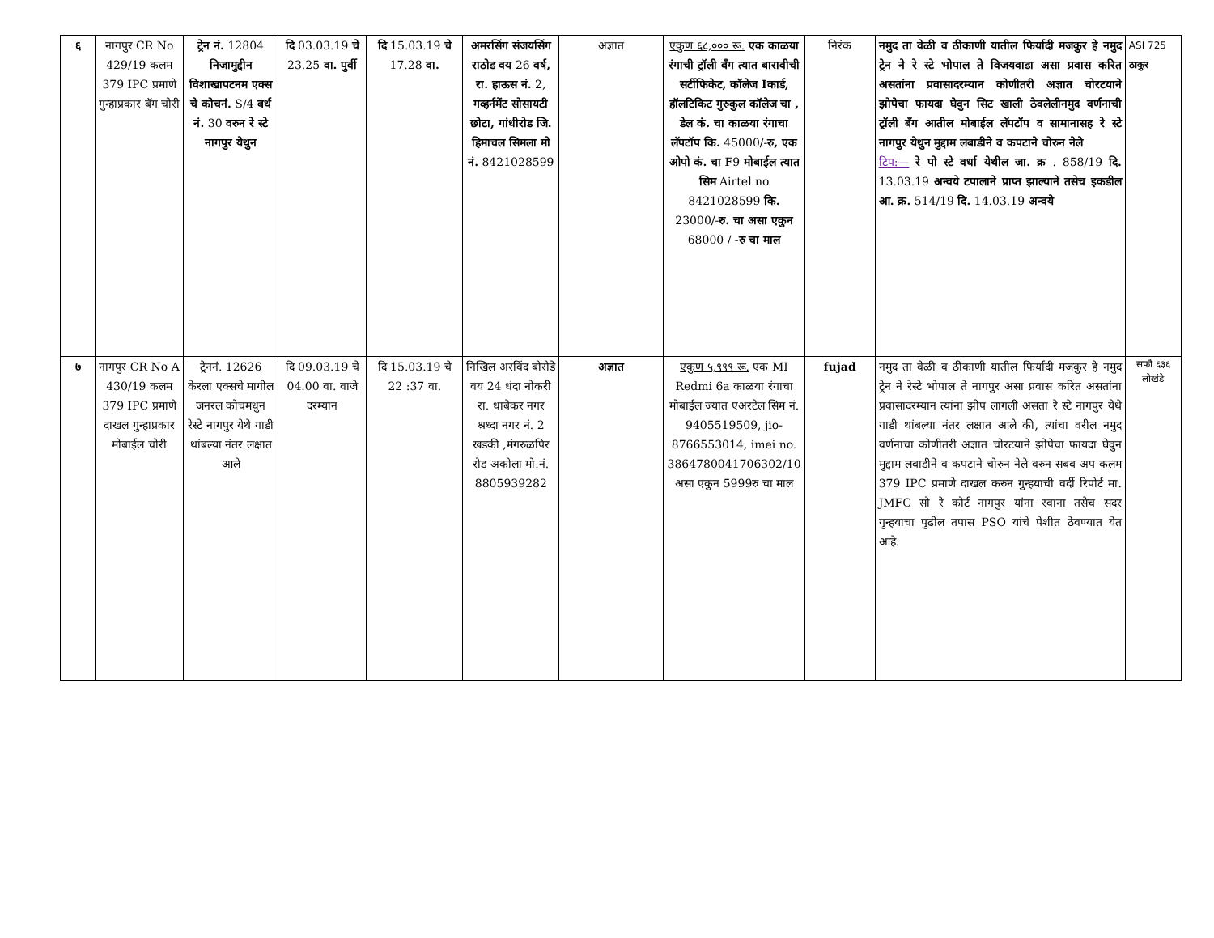| ६ | नागपुर CR No 429/19 कलम 379 IPC प्रमाणे गुन्हाप्रकार बॅग चोरी | ट्रेन नं. 12804 निजामुद्दीन विशाखापटनम एक्स चे कोचनं. S/4 बर्थ नं. 30 वरुन रे स्टे नागपुर येथुन | दि 03.03.19 चे 23.25 वा. पुर्वी | दि 15.03.19 चे 17.28 वा. | अमरसिंग संजयसिंग राठोड वय 26 वर्ष, रा. हाऊस नं. 2, गव्हर्नमेंट सोसायटी छोटा, गांधीरोड जि. हिमाचल सिमला मो नं. 8421028599 | अज्ञात | एकुण ६८,००० रू. एक काळया रंगाची ट्रॉली बॅंग त्यात बारावीची सर्टीफिकेट, कॉलेज Iकार्ड, हॉलटिकिट गुरुकुल कॉलेज चा , डेल कं. चा काळया रंगाचा लॅपटॉप कि. 45000/- रु, एक ओपो कं. चा F9 मोबाईल त्यात सिम Airtel no 8421028599 कि. 23000/- रु. चा असा एकुन 68000 / - रु चा माल | निरंक | नमुद ता वेळी व ठीकाणी यातील फिर्यादी मजकुर हे नमुद ट्रेन ने रे स्टे भोपाल ते विजयवाडा असा प्रवास करित असतांना प्रवासादरम्यान कोणीतरी अज्ञात चोरटयाने झोपेचा फायदा घेवुन सिट खाली ठेवलेलीनमुद वर्णनाची ट्रॉली बॅंग आतील मोबाईल लॅपटॉप व सामानासह रे स्टे नागपुर येथुन मुद्दाम लबाडीने व कपटाने चोरुन नेले टिप:— रे पो स्टे वर्धा येथील जा. क्र . 858/19 दि. 13.03.19 अन्वये टपालाने प्राप्त झाल्याने तसेच इकडील आ. क्र. 514/19 दि. 14.03.19 अन्वये | ASI 725 ठाकुर |
| ७ | नागपुर CR No A 430/19 कलम 379 IPC प्रमाणे दाखल गुन्हाप्रकार मोबाईल चोरी | ट्रेननं. 12626 केरला एक्सचे मागील जनरल कोचमधुन रेस्टे नागपुर येथे गाडी थांबल्या नंतर लक्षात आले | दि 09.03.19 चे 04.00 वा. वाजे दरम्यान | दि 15.03.19 चे 22 :37 वा. | निखिल अरविंद बोरोडे वय 24 धंदा नोकरी रा. धाबेकर नगर श्रध्दा नगर नं. 2 खडकी ,मंगरुळपिर रोड अकोला मो.नं. 8805939282 | अज्ञात | एकुण ५,९९९ रू. एक MI Redmi 6a काळया रंगाचा मोबाईल ज्यात एअरटेल सिम नं. 9405519509, jio-8766553014, imei no. 3864780041706302/10 असा एकुन 5999रु चा माल | fujad | नमुद ता वेळी व ठीकाणी यातील फिर्यादी मजकुर हे नमुद ट्रेन ने रेस्टे भोपाल ते नागपुर असा प्रवास करित असतांना प्रवासादरम्यान त्यांना झोप लागली असता रे स्टे नागपुर येथे गाडी थांबल्या नंतर लक्षात आले की, त्यांचा वरील नमुद वर्णनाचा कोणीतरी अज्ञात चोरटयाने झोपेचा फायदा घेवुन मुद्दाम लबाडीने व कपटाने चोरुन नेले वरुन सबब अप कलम 379 IPC प्रमाणे दाखल करुन गुन्हयाची वर्दी रिपोर्ट मा. JMFC सो रे कोर्ट नागपुर यांना रवाना तसेच सदर गुन्हयाचा पुढील तपास PSO यांचे पेशीत ठेवण्यात येत आहे. | सफौ ६३६ लोखंडे |